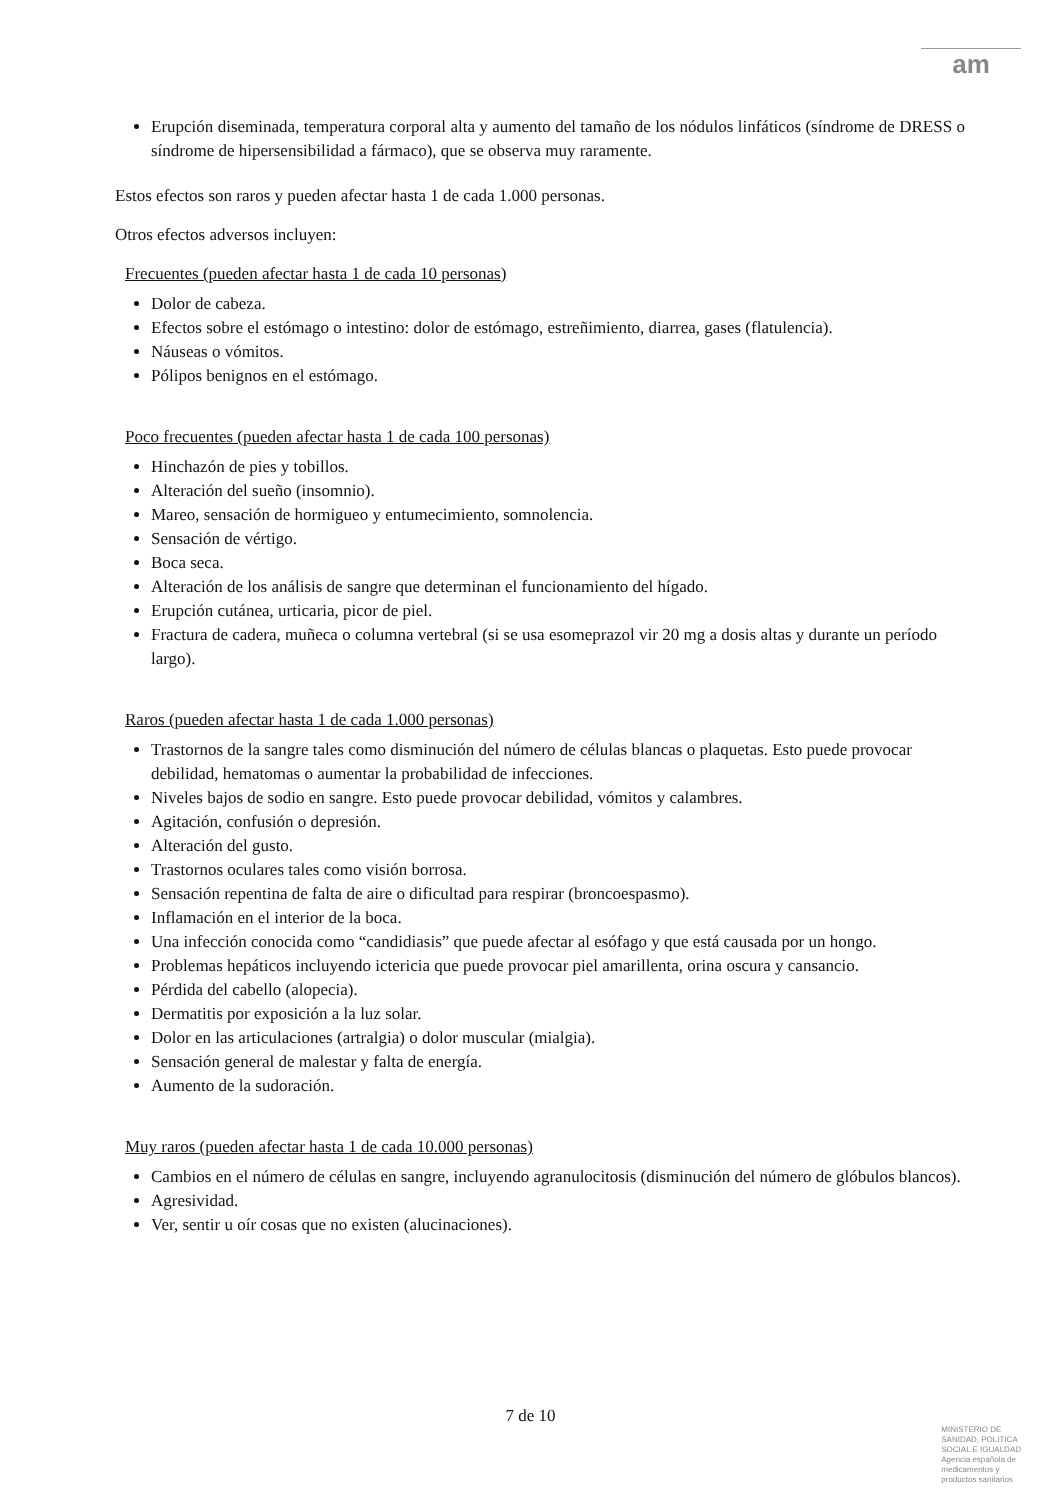am
Erupción diseminada, temperatura corporal alta y aumento del tamaño de los nódulos linfáticos (síndrome de DRESS o síndrome de hipersensibilidad a fármaco), que se observa muy raramente.
Estos efectos son raros y pueden afectar hasta 1 de cada 1.000 personas.
Otros efectos adversos incluyen:
Frecuentes (pueden afectar hasta 1 de cada 10 personas)
Dolor de cabeza.
Efectos sobre el estómago o intestino: dolor de estómago, estreñimiento, diarrea, gases (flatulencia).
Náuseas o vómitos.
Pólipos benignos en el estómago.
Poco frecuentes (pueden afectar hasta 1 de cada 100 personas)
Hinchazón de pies y tobillos.
Alteración del sueño (insomnio).
Mareo, sensación de hormigueo y entumecimiento, somnolencia.
Sensación de vértigo.
Boca seca.
Alteración de los análisis de sangre que determinan el funcionamiento del hígado.
Erupción cutánea, urticaria, picor de piel.
Fractura de cadera, muñeca o columna vertebral (si se usa esomeprazol vir 20 mg a dosis altas y durante un período largo).
Raros (pueden afectar hasta 1 de cada 1.000 personas)
Trastornos de la sangre tales como disminución del número de células blancas o plaquetas. Esto puede provocar debilidad, hematomas o aumentar la probabilidad de infecciones.
Niveles bajos de sodio en sangre. Esto puede provocar debilidad, vómitos y calambres.
Agitación, confusión o depresión.
Alteración del gusto.
Trastornos oculares tales como visión borrosa.
Sensación repentina de falta de aire o dificultad para respirar (broncoespasmo).
Inflamación en el interior de la boca.
Una infección conocida como “candidiasis” que puede afectar al esófago y que está causada por un hongo.
Problemas hepáticos incluyendo ictericia que puede provocar piel amarillenta, orina oscura y cansancio.
Pérdida del cabello (alopecia).
Dermatitis por exposición a la luz solar.
Dolor en las articulaciones (artralgia) o dolor muscular (mialgia).
Sensación general de malestar y falta de energía.
Aumento de la sudoración.
Muy raros (pueden afectar hasta 1 de cada 10.000 personas)
Cambios en el número de células en sangre, incluyendo agranulocitosis (disminución del número de glóbulos blancos).
Agresividad.
Ver, sentir u oír cosas que no existen (alucinaciones).
7 de 10
MINISTERIO DE
SANIDAD, POLITICA
SOCIAL E IGUALDAD
Agencia española de
medicamentos y
productos sanitarios